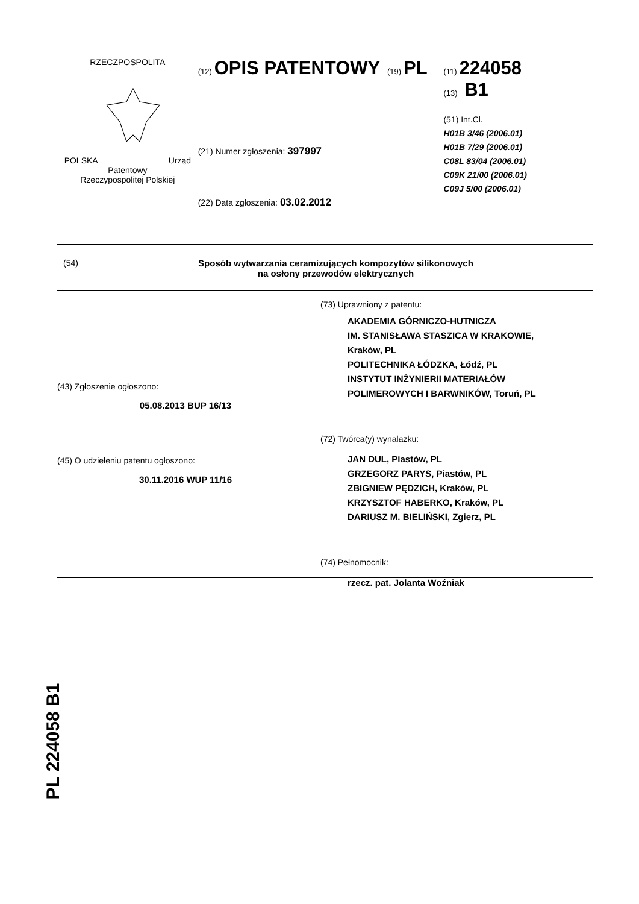RZECZPOSPOLITA
POLSKA Urząd Patentowy
Rzeczypospolitej Polskiej
(12) OPIS PATENTOWY (19) PL
(21) Numer zgłoszenia: 397997
(22) Data zgłoszenia: 03.02.2012
(11) 224058
(13) B1
(51) Int.Cl.
H01B 3/46 (2006.01)
H01B 7/29 (2006.01)
C08L 83/04 (2006.01)
C09K 21/00 (2006.01)
C09J 5/00 (2006.01)
(54) Sposób wytwarzania ceramizujących kompozytów silikonowych
na osłony przewodów elektrycznych
(43) Zgłoszenie ogłoszono:
05.08.2013 BUP 16/13
(45) O udzieleniu patentu ogłoszono:
30.11.2016 WUP 11/16
(73) Uprawniony z patentu:
AKADEMIA GÓRNICZO-HUTNICZA
IM. STANISŁAWA STASZICA W KRAKOWIE,
Kraków, PL
POLITECHNIKA ŁÓDZKA, Łódź, PL
INSTYTUT INŻYNIERII MATERIAŁÓW
POLIMEROWYCH I BARWNIKÓW, Toruń, PL
(72) Twórca(y) wynalazku:
JAN DUL, Piastów, PL
GRZEGORZ PARYS, Piastów, PL
ZBIGNIEW PĘDZICH, Kraków, PL
KRZYSZTOF HABERKO, Kraków, PL
DARIUSZ M. BIELIŃSKI, Zgierz, PL
(74) Pełnomocnik:
rzecz. pat. Jolanta Woźniak
PL 224058 B1